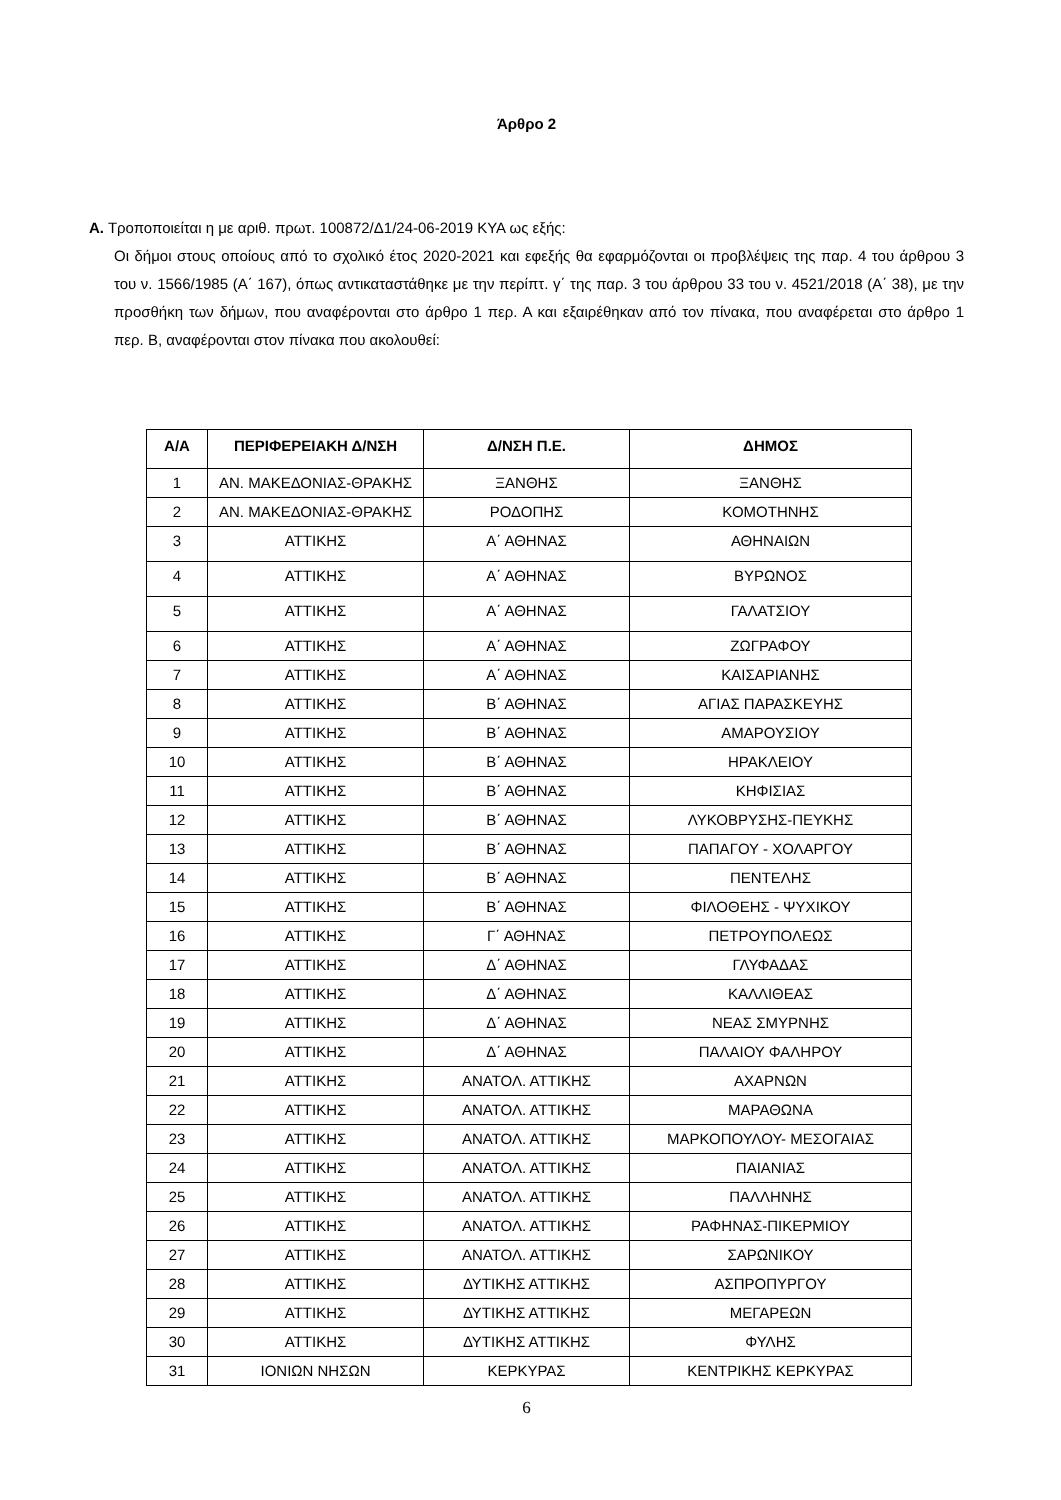Άρθρο 2
Α. Τροποποιείται η με αριθ. πρωτ. 100872/Δ1/24-06-2019 ΚΥΑ ως εξής:
Οι δήμοι στους οποίους από το σχολικό έτος 2020-2021 και εφεξής θα εφαρμόζονται οι προβλέψεις της παρ. 4 του άρθρου 3 του ν. 1566/1985 (Α΄ 167), όπως αντικαταστάθηκε με την περίπτ. γ΄ της παρ. 3 του άρθρου 33 του ν. 4521/2018 (Α΄ 38), με την προσθήκη των δήμων, που αναφέρονται στο άρθρο 1 περ. Α και εξαιρέθηκαν από τον πίνακα, που αναφέρεται στο άρθρο 1 περ. Β, αναφέρονται στον πίνακα που ακολουθεί:
| Α/Α | ΠΕΡΙΦΕΡΕΙΑΚΗ Δ/ΝΣΗ | Δ/ΝΣΗ Π.Ε. | ΔΗΜΟΣ |
| --- | --- | --- | --- |
| 1 | ΑΝ. ΜΑΚΕΔΟΝΙΑΣ-ΘΡΑΚΗΣ | ΞΑΝΘΗΣ | ΞΑΝΘΗΣ |
| 2 | ΑΝ. ΜΑΚΕΔΟΝΙΑΣ-ΘΡΑΚΗΣ | ΡΟΔΟΠΗΣ | ΚΟΜΟΤΗΝΗΣ |
| 3 | ΑΤΤΙΚΗΣ | Α΄ ΑΘΗΝΑΣ | ΑΘΗΝΑΙΩΝ |
| 4 | ΑΤΤΙΚΗΣ | Α΄ ΑΘΗΝΑΣ | ΒΥΡΩΝΟΣ |
| 5 | ΑΤΤΙΚΗΣ | Α΄ ΑΘΗΝΑΣ | ΓΑΛΑΤΣΙΟΥ |
| 6 | ΑΤΤΙΚΗΣ | Α΄ ΑΘΗΝΑΣ | ΖΩΓΡΑΦΟΥ |
| 7 | ΑΤΤΙΚΗΣ | Α΄ ΑΘΗΝΑΣ | ΚΑΙΣΑΡΙΑΝΗΣ |
| 8 | ΑΤΤΙΚΗΣ | Β΄ ΑΘΗΝΑΣ | ΑΓΙΑΣ ΠΑΡΑΣΚΕΥΗΣ |
| 9 | ΑΤΤΙΚΗΣ | Β΄ ΑΘΗΝΑΣ | ΑΜΑΡΟΥΣΙΟΥ |
| 10 | ΑΤΤΙΚΗΣ | Β΄ ΑΘΗΝΑΣ | ΗΡΑΚΛΕΙΟΥ |
| 11 | ΑΤΤΙΚΗΣ | Β΄ ΑΘΗΝΑΣ | ΚΗΦΙΣΙΑΣ |
| 12 | ΑΤΤΙΚΗΣ | Β΄ ΑΘΗΝΑΣ | ΛΥΚΟΒΡΥΣΗΣ-ΠΕΥΚΗΣ |
| 13 | ΑΤΤΙΚΗΣ | Β΄ ΑΘΗΝΑΣ | ΠΑΠΑΓΟΥ - ΧΟΛΑΡΓΟΥ |
| 14 | ΑΤΤΙΚΗΣ | Β΄ ΑΘΗΝΑΣ | ΠΕΝΤΕΛΗΣ |
| 15 | ΑΤΤΙΚΗΣ | Β΄ ΑΘΗΝΑΣ | ΦΙΛΟΘΕΗΣ - ΨΥΧΙΚΟΥ |
| 16 | ΑΤΤΙΚΗΣ | Γ΄ ΑΘΗΝΑΣ | ΠΕΤΡΟΥΠΟΛΕΩΣ |
| 17 | ΑΤΤΙΚΗΣ | Δ΄ ΑΘΗΝΑΣ | ΓΛΥΦΑΔΑΣ |
| 18 | ΑΤΤΙΚΗΣ | Δ΄ ΑΘΗΝΑΣ | ΚΑΛΛΙΘΕΑΣ |
| 19 | ΑΤΤΙΚΗΣ | Δ΄ ΑΘΗΝΑΣ | ΝΕΑΣ ΣΜΥΡΝΗΣ |
| 20 | ΑΤΤΙΚΗΣ | Δ΄ ΑΘΗΝΑΣ | ΠΑΛΑΙΟΥ ΦΑΛΗΡΟΥ |
| 21 | ΑΤΤΙΚΗΣ | ΑΝΑΤΟΛ. ΑΤΤΙΚΗΣ | ΑΧΑΡΝΩΝ |
| 22 | ΑΤΤΙΚΗΣ | ΑΝΑΤΟΛ. ΑΤΤΙΚΗΣ | ΜΑΡΑΘΩΝΑ |
| 23 | ΑΤΤΙΚΗΣ | ΑΝΑΤΟΛ. ΑΤΤΙΚΗΣ | ΜΑΡΚΟΠΟΥΛΟΥ- ΜΕΣΟΓΑΙΑΣ |
| 24 | ΑΤΤΙΚΗΣ | ΑΝΑΤΟΛ. ΑΤΤΙΚΗΣ | ΠΑΙΑΝΙΑΣ |
| 25 | ΑΤΤΙΚΗΣ | ΑΝΑΤΟΛ. ΑΤΤΙΚΗΣ | ΠΑΛΛΗΝΗΣ |
| 26 | ΑΤΤΙΚΗΣ | ΑΝΑΤΟΛ. ΑΤΤΙΚΗΣ | ΡΑΦΗΝΑΣ-ΠΙΚΕΡΜΙΟΥ |
| 27 | ΑΤΤΙΚΗΣ | ΑΝΑΤΟΛ. ΑΤΤΙΚΗΣ | ΣΑΡΩΝΙΚΟΥ |
| 28 | ΑΤΤΙΚΗΣ | ΔΥΤΙΚΗΣ ΑΤΤΙΚΗΣ | ΑΣΠΡΟΠΥΡΓΟΥ |
| 29 | ΑΤΤΙΚΗΣ | ΔΥΤΙΚΗΣ ΑΤΤΙΚΗΣ | ΜΕΓΑΡΕΩΝ |
| 30 | ΑΤΤΙΚΗΣ | ΔΥΤΙΚΗΣ ΑΤΤΙΚΗΣ | ΦΥΛΗΣ |
| 31 | ΙΟΝΙΩΝ ΝΗΣΩΝ | ΚΕΡΚΥΡΑΣ | ΚΕΝΤΡΙΚΗΣ ΚΕΡΚΥΡΑΣ |
6